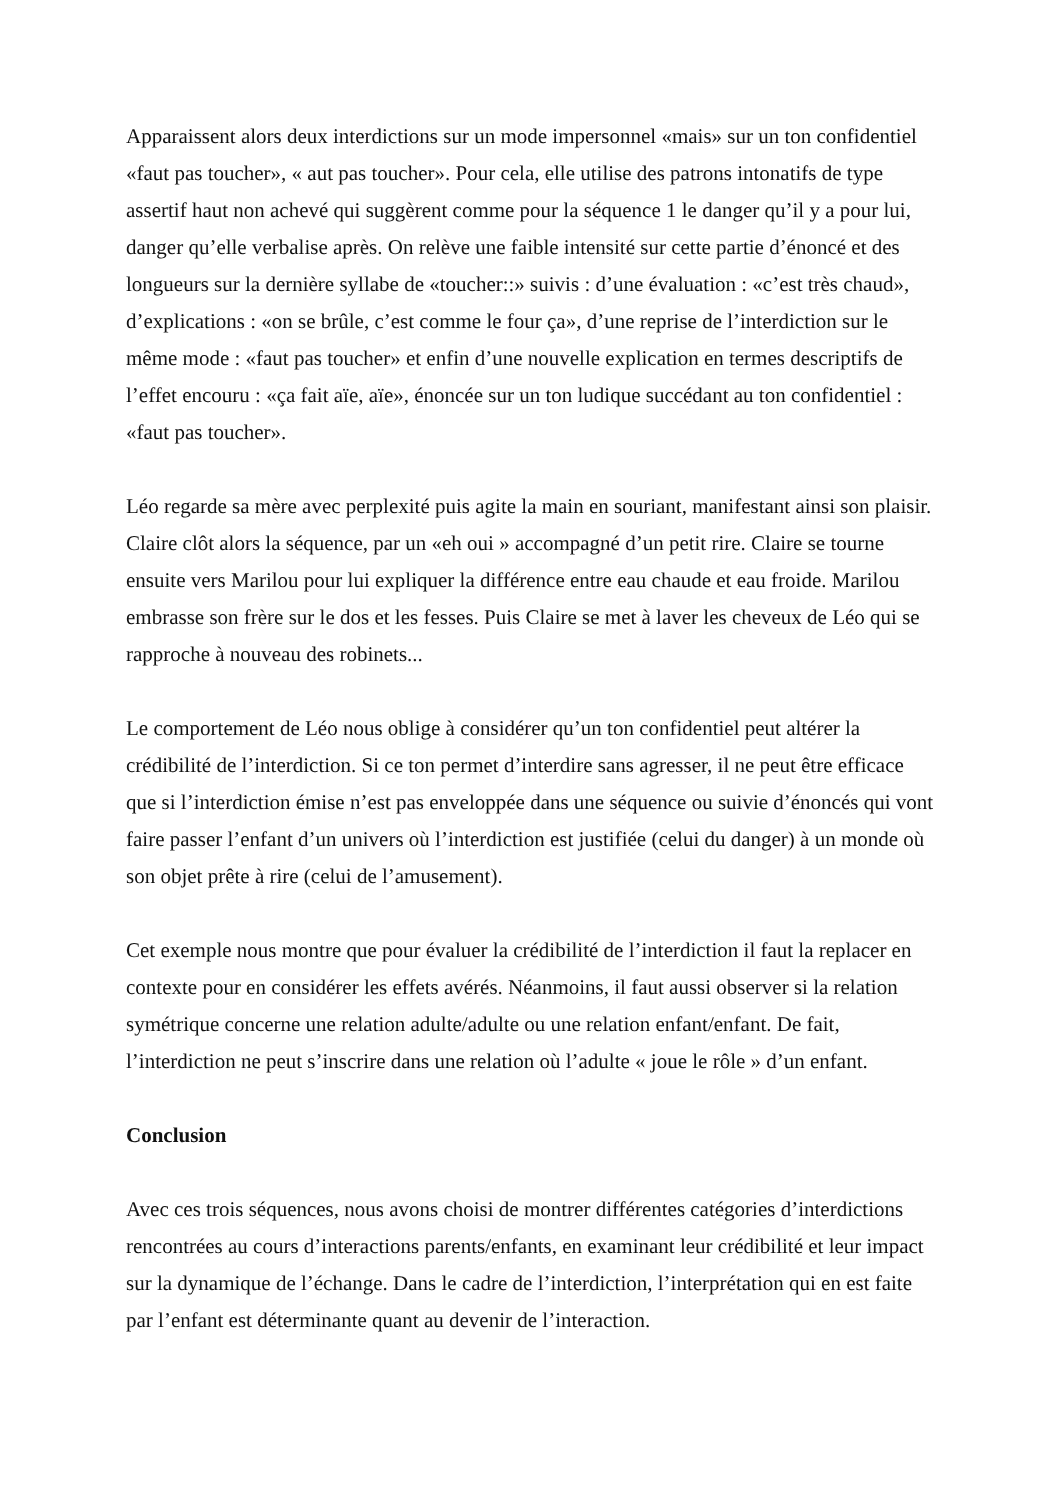Apparaissent alors deux interdictions sur un mode impersonnel «mais» sur un ton confidentiel «faut pas toucher», « aut pas toucher». Pour cela, elle utilise des patrons intonatifs de type assertif haut non achevé qui suggèrent comme pour la séquence 1 le danger qu’il y a pour lui, danger qu’elle verbalise après. On relève une faible intensité sur cette partie d’énoncé et des longueurs sur la dernière syllabe de «toucher::» suivis : d’une évaluation : «c’est très chaud», d’explications : «on se brûle, c’est comme le four ça», d’une reprise de l’interdiction sur le même mode : «faut pas toucher» et enfin d’une nouvelle explication en termes descriptifs de l’effet encouru : «ça fait aïe, aïe», énoncée sur un ton ludique succédant au ton confidentiel : «faut pas toucher».
Léo regarde sa mère avec perplexité puis agite la main en souriant, manifestant ainsi son plaisir. Claire clôt alors la séquence, par un «eh oui » accompagné d’un petit rire. Claire se tourne ensuite vers Marilou pour lui expliquer la différence entre eau chaude et eau froide. Marilou embrasse son frère sur le dos et les fesses. Puis Claire se met à laver les cheveux de Léo qui se rapproche à nouveau des robinets...
Le comportement de Léo nous oblige à considérer qu’un ton confidentiel peut altérer la crédibilité de l’interdiction. Si ce ton permet d’interdire sans agresser, il ne peut être efficace que si l’interdiction émise n’est pas enveloppée dans une séquence ou suivie d’énoncés qui vont faire passer l’enfant d’un univers où l’interdiction est justifiée (celui du danger) à un monde où son objet prête à rire (celui de l’amusement).
Cet exemple nous montre que pour évaluer la crédibilité de l’interdiction il faut la replacer en contexte pour en considérer les effets avérés. Néanmoins, il faut aussi observer si la relation symétrique concerne une relation adulte/adulte ou une relation enfant/enfant. De fait, l’interdiction ne peut s’inscrire dans une relation où l’adulte « joue le rôle » d’un enfant.
Conclusion
Avec ces trois séquences, nous avons choisi de montrer différentes catégories d’interdictions rencontrées au cours d’interactions parents/enfants, en examinant leur crédibilité et leur impact sur la dynamique de l’échange. Dans le cadre de l’interdiction, l’interprétation qui en est faite par l’enfant est déterminante quant au devenir de l’interaction.